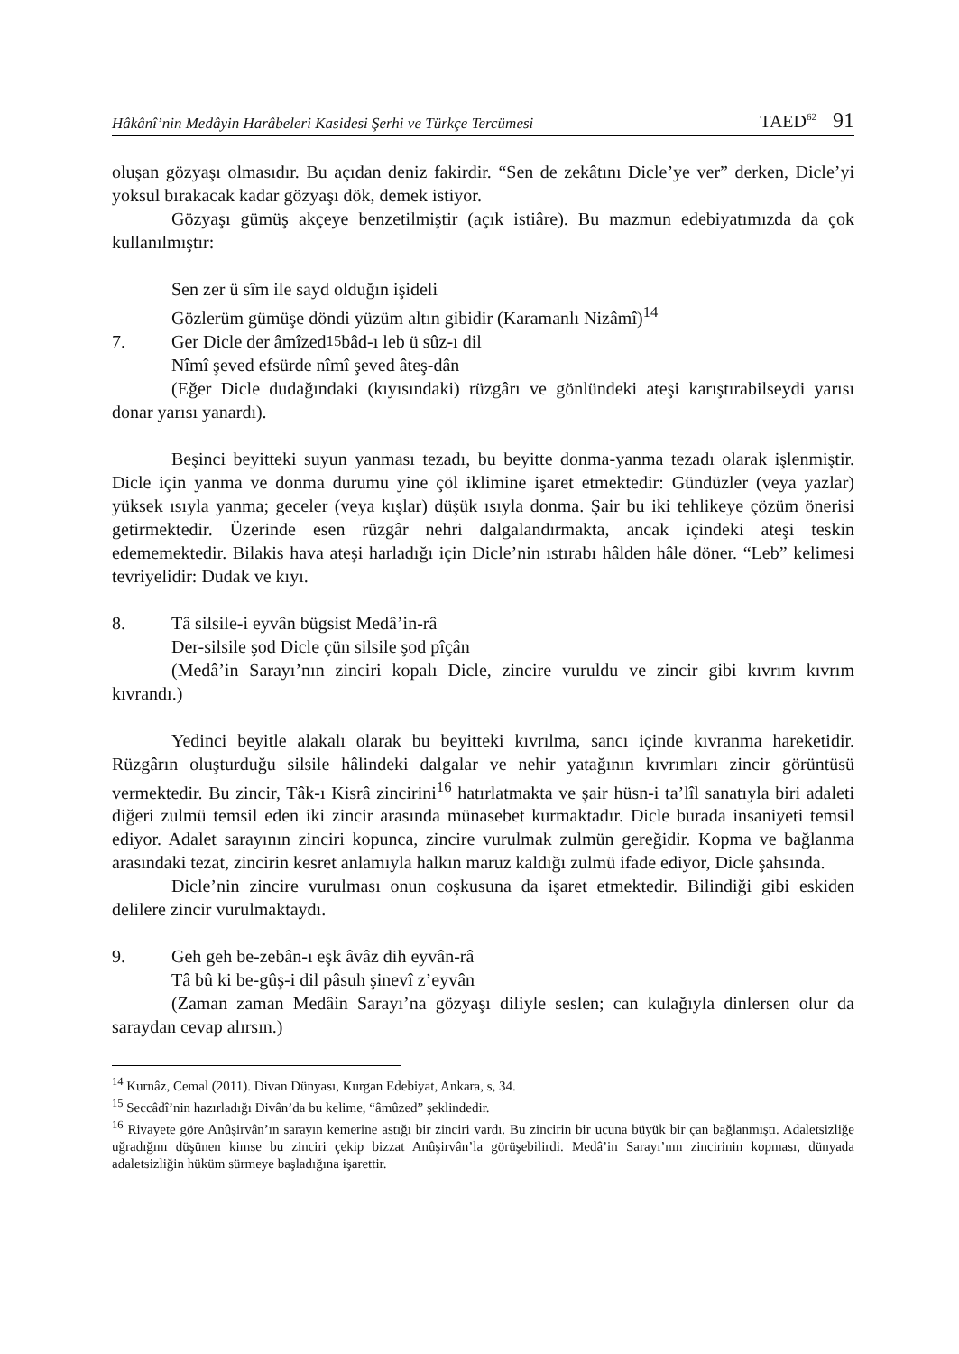Hâkânî’nin Medâyin Harâbeleri Kasidesi Şerhi ve Türkçe Tercümesi TAED<sup>62</sup> 91
oluşan gözyaşı olmasıdır. Bu açıdan deniz fakirdir. “Sen de zekâtını Dicle’ye ver” derken, Dicle’yi yoksul bırakacak kadar gözyaşı dök, demek istiyor.
Gözyaşı gümüş akçeye benzetilmiştir (açık istiâre). Bu mazmun edebiyatımızda da çok kullanılmıştır:
Sen zer ü sîm ile sayd olduğın işideli
Gözlerüm gümüşe döndi yüzüm altın gibidir (Karamanlı Nizâmî)<sup>14</sup>
7. Ger Dicle der âmîzed<sup>15</sup> bâd-ı leb ü sûz-ı dil
Nîmî şeved efsürde nîmî şeved âteş-dân
(Eğer Dicle dudağındaki (kıyısındaki) rüzgârı ve gönlündeki ateşi karıştırabilseydi yarısı donar yarısı yanardı).
Beşinci beyitteki suyun yanması tezadı, bu beyitte donma-yanma tezadı olarak işlenmiştir. Dicle için yanma ve donma durumu yine çöl iklimine işaret etmektedir: Gündüzler (veya yazlar) yüksek ısıyla yanma; geceler (veya kışlar) düşük ısıyla donma. Şair bu iki tehlikeye çözüm önerisi getirmektedir. Üzerinde esen rüzgâr nehri dalgalandırmakta, ancak içindeki ateşi teskin edememektedir. Bilakis hava ateşi harladığı için Dicle’nin ıstırabı hâlden hâle döner. “Leb” kelimesi tevriyelidir: Dudak ve kıyı.
8. Tâ silsile-i eyvân bügsist Medâ’in-râ
Der-silsile şod Dicle çün silsile şod pîçân
(Medâ’in Sarayı’nın zinciri kopalı Dicle, zincire vuruldu ve zincir gibi kıvrım kıvrım kıvrandı.)
Yedinci beyitle alakalı olarak bu beyitteki kıvrılma, sancı içinde kıvranma hareketidir. Rüzgârın oluşturduğu silsile hâlindeki dalgalar ve nehir yatağının kıvrımları zincir görüntüsü vermektedir. Bu zincir, Tâk-ı Kisrâ zincirini<sup>16</sup> hatırlatmakta ve şair hüsn-i ta’lîl sanatıyla biri adaleti diğeri zulmü temsil eden iki zincir arasında münasebet kurmaktadır. Dicle burada insaniyeti temsil ediyor. Adalet sarayının zinciri kopunca, zincire vurulmak zulmün gereğidir. Kopma ve bağlanma arasındaki tezat, zincirin kesret anlamıyla halkın maruz kaldığı zulmü ifade ediyor, Dicle şahsında.
Dicle’nin zincire vurulması onun coşkusuna da işaret etmektedir. Bilindiği gibi eskiden delilere zincir vurulmaktaydı.
9. Geh geh be-zebân-ı eşk âvâz dih eyvân-râ
Tâ bû ki be-gûş-i dil pâsuh şinevî z’eyvân
(Zaman zaman Medâin Sarayı’na gözyaşı diliyle seslen; can kulağıyla dinlersen olur da saraydan cevap alırsın.)
<sup>14</sup> Kurnâz, Cemal (2011). Divan Dünyası, Kurgan Edebiyat, Ankara, s, 34.
<sup>15</sup> Seccâdî’nin hazırladığı Divân’da bu kelime, “âmûzed” şeklindedir.
<sup>16</sup> Rivayete göre Anûşirvân’ın sarayın kemerine astığı bir zinciri vardı. Bu zincirin bir ucuna büyük bir çan bağlanmıştı. Adaletsizliğe uğradığını düşünen kimse bu zinciri çekip bizzat Anûşirvân’la görüşebilirdi. Medâ’in Sarayı’nın zincirinin kopması, dünyada adaletsizliğin hüküm sürmeye başladığına işarettir.